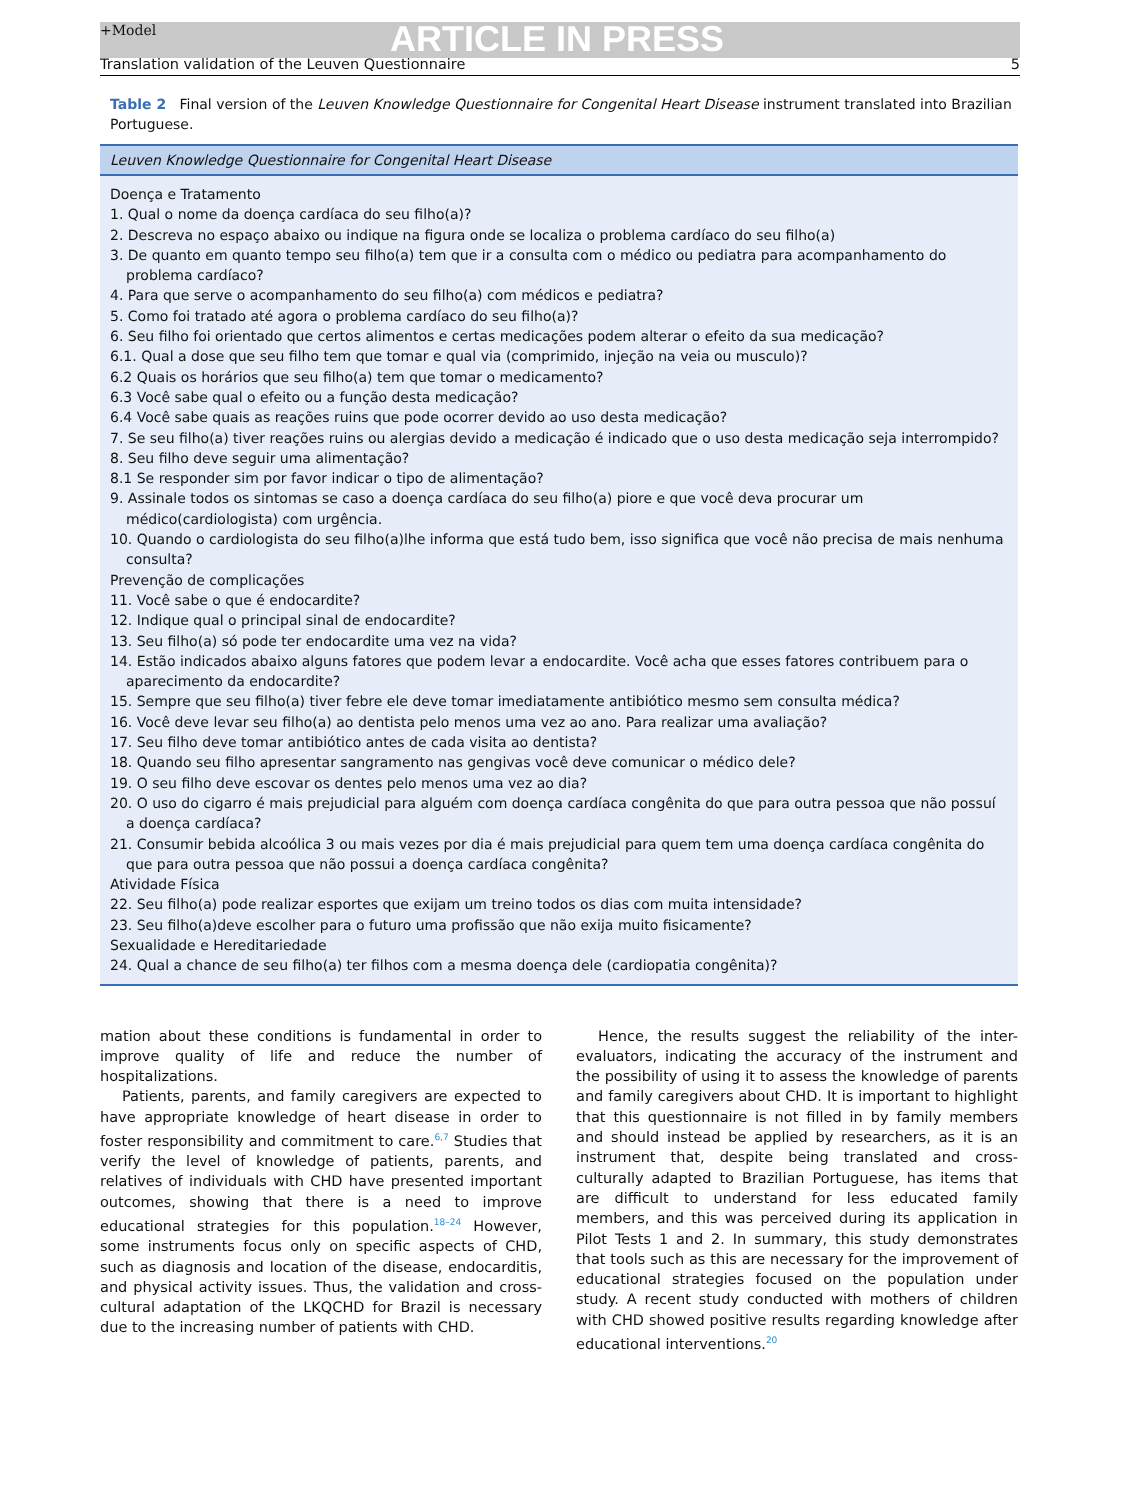+Model ARTICLE IN PRESS
Translation validation of the Leuven Questionnaire 5
Table 2 Final version of the Leuven Knowledge Questionnaire for Congenital Heart Disease instrument translated into Brazilian Portuguese.
| Leuven Knowledge Questionnaire for Congenital Heart Disease |
| --- |
| Doença e Tratamento |
| 1. Qual o nome da doença cardíaca do seu filho(a)? |
| 2. Descreva no espaço abaixo ou indique na figura onde se localiza o problema cardíaco do seu filho(a) |
| 3. De quanto em quanto tempo seu filho(a) tem que ir a consulta com o médico ou pediatra para acompanhamento do problema cardíaco? |
| 4. Para que serve o acompanhamento do seu filho(a) com médicos e pediatra? |
| 5. Como foi tratado até agora o problema cardíaco do seu filho(a)? |
| 6. Seu filho foi orientado que certos alimentos e certas medicações podem alterar o efeito da sua medicação? |
| 6.1. Qual a dose que seu filho tem que tomar e qual via (comprimido, injeção na veia ou musculo)? |
| 6.2 Quais os horários que seu filho(a) tem que tomar o medicamento? |
| 6.3 Você sabe qual o efeito ou a função desta medicação? |
| 6.4 Você sabe quais as reações ruins que pode ocorrer devido ao uso desta medicação? |
| 7. Se seu filho(a) tiver reações ruins ou alergias devido a medicação é indicado que o uso desta medicação seja interrompido? |
| 8. Seu filho deve seguir uma alimentação? |
| 8.1 Se responder sim por favor indicar o tipo de alimentação? |
| 9. Assinale todos os sintomas se caso a doença cardíaca do seu filho(a) piore e que você deva procurar um médico(cardiologista) com urgência. |
| 10. Quando o cardiologista do seu filho(a)lhe informa que está tudo bem, isso significa que você não precisa de mais nenhuma consulta? |
| Prevenção de complicações |
| 11. Você sabe o que é endocardite? |
| 12. Indique qual o principal sinal de endocardite? |
| 13. Seu filho(a) só pode ter endocardite uma vez na vida? |
| 14. Estão indicados abaixo alguns fatores que podem levar a endocardite. Você acha que esses fatores contribuem para o aparecimento da endocardite? |
| 15. Sempre que seu filho(a) tiver febre ele deve tomar imediatamente antibiótico mesmo sem consulta médica? |
| 16. Você deve levar seu filho(a) ao dentista pelo menos uma vez ao ano. Para realizar uma avaliação? |
| 17. Seu filho deve tomar antibiótico antes de cada visita ao dentista? |
| 18. Quando seu filho apresentar sangramento nas gengivas você deve comunicar o médico dele? |
| 19. O seu filho deve escovar os dentes pelo menos uma vez ao dia? |
| 20. O uso do cigarro é mais prejudicial para alguém com doença cardíaca congênita do que para outra pessoa que não possuí a doença cardíaca? |
| 21. Consumir bebida alcoólica 3 ou mais vezes por dia é mais prejudicial para quem tem uma doença cardíaca congênita do que para outra pessoa que não possui a doença cardíaca congênita? |
| Atividade Física |
| 22. Seu filho(a) pode realizar esportes que exijam um treino todos os dias com muita intensidade? |
| 23. Seu filho(a)deve escolher para o futuro uma profissão que não exija muito fisicamente? |
| Sexualidade e Hereditariedade |
| 24. Qual a chance de seu filho(a) ter filhos com a mesma doença dele (cardiopatia congênita)? |
mation about these conditions is fundamental in order to improve quality of life and reduce the number of hospitalizations.
Patients, parents, and family caregivers are expected to have appropriate knowledge of heart disease in order to foster responsibility and commitment to care.<sup>6,7</sup> Studies that verify the level of knowledge of patients, parents, and relatives of individuals with CHD have presented important outcomes, showing that there is a need to improve educational strategies for this population.<sup>18–24</sup> However, some instruments focus only on specific aspects of CHD, such as diagnosis and location of the disease, endocarditis, and physical activity issues. Thus, the validation and cross-cultural adaptation of the LKQCHD for Brazil is necessary due to the increasing number of patients with CHD.
Hence, the results suggest the reliability of the inter-evaluators, indicating the accuracy of the instrument and the possibility of using it to assess the knowledge of parents and family caregivers about CHD. It is important to highlight that this questionnaire is not filled in by family members and should instead be applied by researchers, as it is an instrument that, despite being translated and cross-culturally adapted to Brazilian Portuguese, has items that are difficult to understand for less educated family members, and this was perceived during its application in Pilot Tests 1 and 2. In summary, this study demonstrates that tools such as this are necessary for the improvement of educational strategies focused on the population under study. A recent study conducted with mothers of children with CHD showed positive results regarding knowledge after educational interventions.<sup>20</sup>